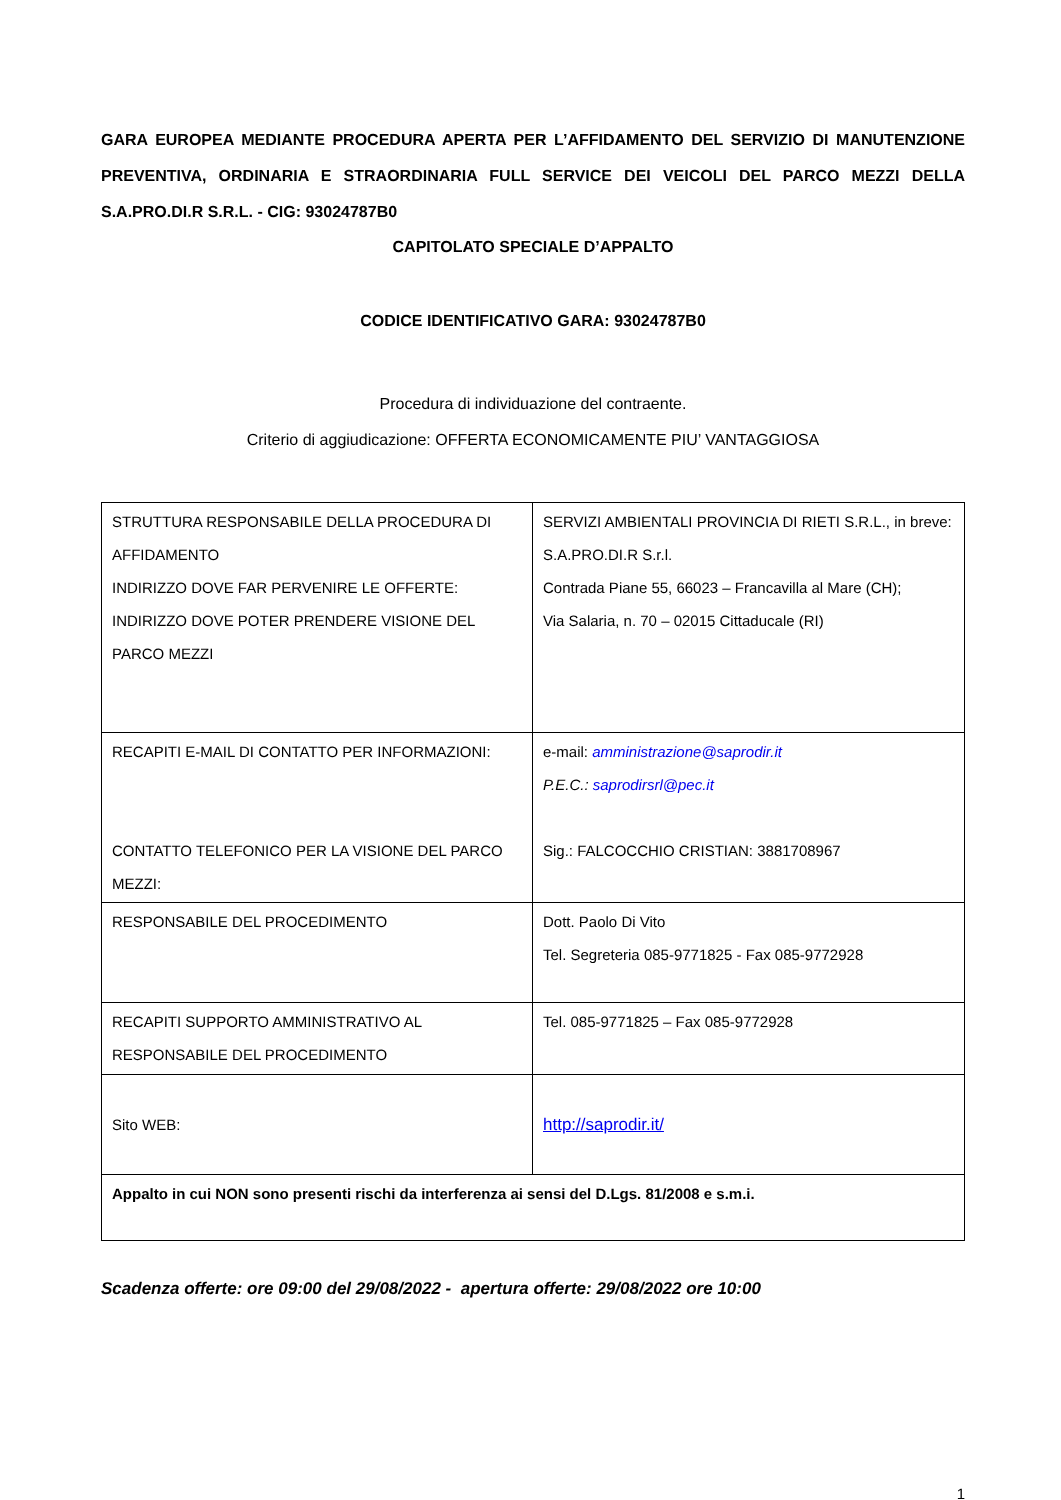GARA EUROPEA MEDIANTE PROCEDURA APERTA PER L’AFFIDAMENTO DEL SERVIZIO DI MANUTENZIONE PREVENTIVA, ORDINARIA E STRAORDINARIA FULL SERVICE DEI VEICOLI DEL PARCO MEZZI DELLA S.A.PRO.DI.R S.R.L. - CIG: 93024787B0
CAPITOLATO SPECIALE D’APPALTO
CODICE IDENTIFICATIVO GARA: 93024787B0
Procedura di individuazione del contraente.
Criterio di aggiudicazione: OFFERTA ECONOMICAMENTE PIU’ VANTAGGIOSA
| STRUTTURA RESPONSABILE DELLA PROCEDURA DI AFFIDAMENTO INDIRIZZO DOVE FAR PERVENIRE LE OFFERTE: INDIRIZZO DOVE POTER PRENDERE VISIONE DEL PARCO MEZZI | SERVIZI AMBIENTALI PROVINCIA DI RIETI S.R.L., in breve: S.A.PRO.DI.R S.r.l. Contrada Piane 55, 66023 – Francavilla al Mare (CH); Via Salaria, n. 70 – 02015 Cittaducale (RI) |
| RECAPITI E-MAIL DI CONTATTO PER INFORMAZIONI: CONTATTO TELEFONICO PER LA VISIONE DEL PARCO MEZZI: | e-mail: amministrazione@saprodir.it P.E.C.: saprodirsrl@pec.it Sig.: FALCOCCHIO CRISTIAN: 3881708967 |
| RESPONSABILE DEL PROCEDIMENTO | Dott. Paolo Di Vito Tel. Segreteria 085-9771825 - Fax 085-9772928 |
| RECAPITI SUPPORTO AMMINISTRATIVO AL RESPONSABILE DEL PROCEDIMENTO | Tel. 085-9771825 – Fax 085-9772928 |
| Sito WEB: | http://saprodir.it/ |
| Appalto in cui NON sono presenti rischi da interferenza ai sensi del D.Lgs. 81/2008 e s.m.i. | |
Scadenza offerte: ore 09:00 del 29/08/2022 - apertura offerte: 29/08/2022 ore 10:00
1